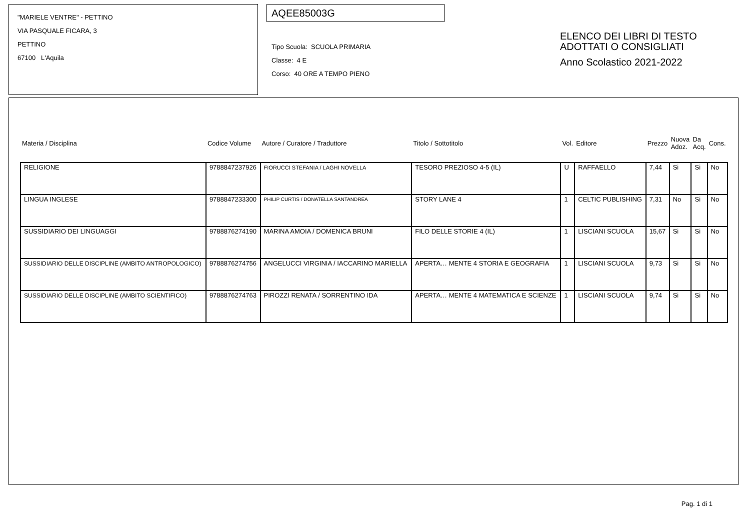"MARIELE VENTRE" - PETTINO
VIA PASQUALE FICARA, 3
PETTINO
67100 L'Aquila
AQEE85003G
Tipo Scuola: SCUOLA PRIMARIA
Classe: 4 E
Corso: 40 ORE A TEMPO PIENO
ELENCO DEI LIBRI DI TESTO
ADOTTATI O CONSIGLIATI
Anno Scolastico 2021-2022
| Materia / Disciplina | Codice Volume | Autore / Curatore / Traduttore | Titolo / Sottotitolo | Vol. | Editore | Prezzo | Nuova Adoz. | Da Acq. | Cons. |
| --- | --- | --- | --- | --- | --- | --- | --- | --- | --- |
| RELIGIONE | 9788847237926 | FIORUCCI STEFANIA / LAGHI NOVELLA | TESORO PREZIOSO 4-5 (IL) | U | RAFFAELLO | 7,44 | Si | Si | No |
| LINGUA INGLESE | 9788847233300 | PHILIP CURTIS / DONATELLA SANTANDREA | STORY LANE 4 | 1 | CELTIC PUBLISHING | 7,31 | No | Si | No |
| SUSSIDIARIO DEI LINGUAGGI | 9788876274190 | MARINA AMOIA / DOMENICA BRUNI | FILO DELLE STORIE 4 (IL) | 1 | LISCIANI SCUOLA | 15,67 | Si | Si | No |
| SUSSIDIARIO DELLE DISCIPLINE (AMBITO ANTROPOLOGICO) | 9788876274756 | ANGELUCCI VIRGINIA / IACCARINO MARIELLA | APERTA… MENTE 4 STORIA E GEOGRAFIA | 1 | LISCIANI SCUOLA | 9,73 | Si | Si | No |
| SUSSIDIARIO DELLE DISCIPLINE (AMBITO SCIENTIFICO) | 9788876274763 | PIROZZI RENATA / SORRENTINO IDA | APERTA… MENTE 4 MATEMATICA E SCIENZE | 1 | LISCIANI SCUOLA | 9,74 | Si | Si | No |
Pag. 1 di 1